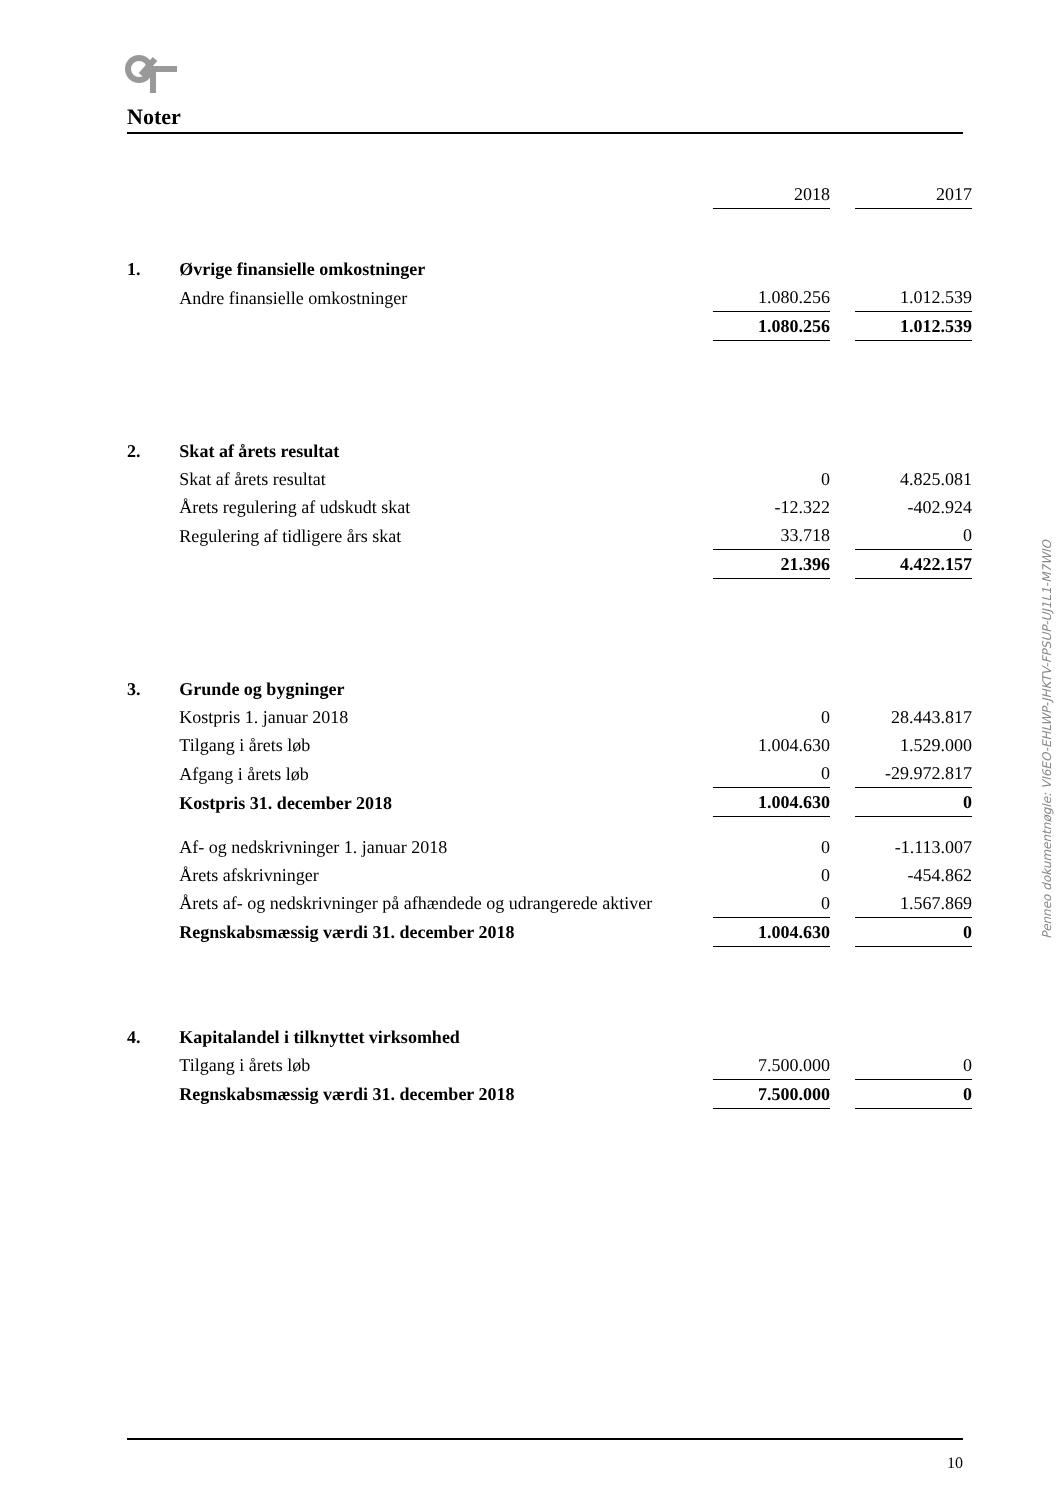Noter
| | | 2018 | | 2017 |
| 1. | Øvrige finansielle omkostninger | | | |
| | Andre finansielle omkostninger | 1.080.256 | | 1.012.539 |
| | | 1.080.256 | | 1.012.539 |
| 2. | Skat af årets resultat | | | |
| | Skat af årets resultat | 0 | | 4.825.081 |
| | Årets regulering af udskudt skat | -12.322 | | -402.924 |
| | Regulering af tidligere års skat | 33.718 | | 0 |
| | | 21.396 | | 4.422.157 |
| 3. | Grunde og bygninger | | | |
| | Kostpris 1. januar 2018 | 0 | | 28.443.817 |
| | Tilgang i årets løb | 1.004.630 | | 1.529.000 |
| | Afgang i årets løb | 0 | | -29.972.817 |
| | Kostpris 31. december 2018 | 1.004.630 | | 0 |
| | Af- og nedskrivninger 1. januar 2018 | 0 | | -1.113.007 |
| | Årets afskrivninger | 0 | | -454.862 |
| | Årets af- og nedskrivninger på afhændede og udrangerede aktiver | 0 | | 1.567.869 |
| | Regnskabsmæssig værdi 31. december 2018 | 1.004.630 | | 0 |
| 4. | Kapitalandel i tilknyttet virksomhed | | | |
| | Tilgang i årets løb | 7.500.000 | | 0 |
| | Regnskabsmæssig værdi 31. december 2018 | 7.500.000 | | 0 |
Penneo dokumentnøgle: VI6EO-EHLWP-JHKTV-FPSUP-UJ1L1-M7WIO
10